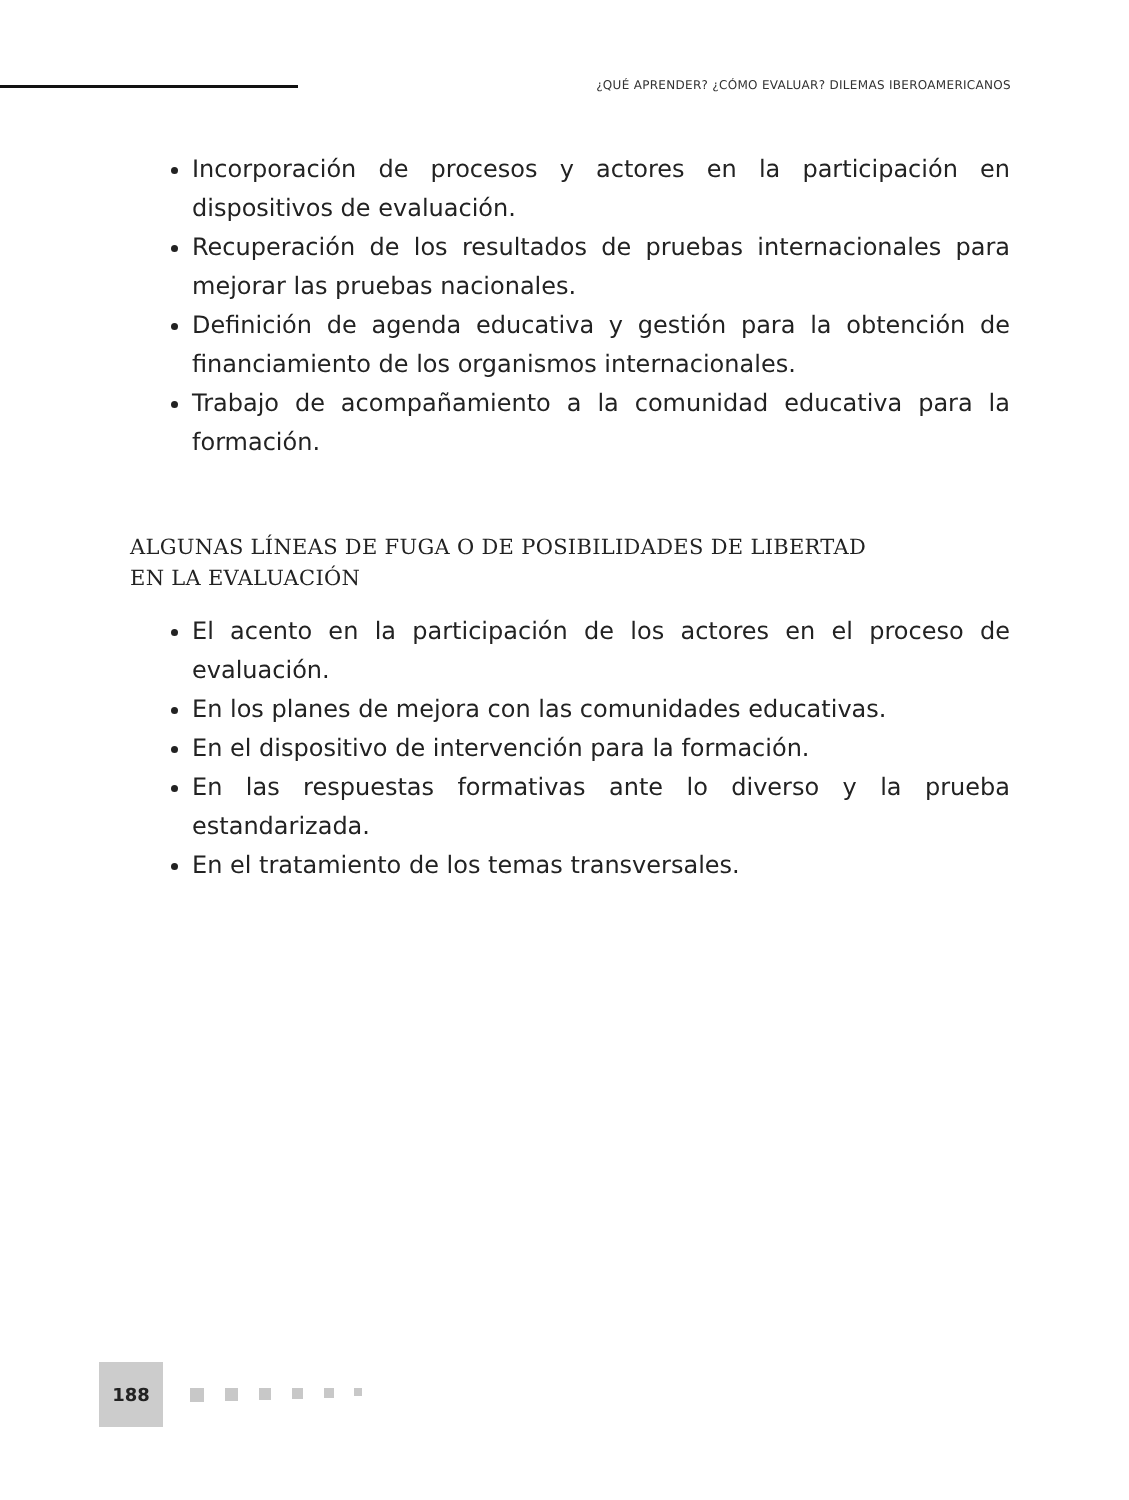¿QUÉ APRENDER? ¿CÓMO EVALUAR? DILEMAS IBEROAMERICANOS
Incorporación de procesos y actores en la participación en dispositivos de evaluación.
Recuperación de los resultados de pruebas internacionales para mejorar las pruebas nacionales.
Definición de agenda educativa y gestión para la obtención de financiamiento de los organismos internacionales.
Trabajo de acompañamiento a la comunidad educativa para la formación.
ALGUNAS LÍNEAS DE FUGA O DE POSIBILIDADES DE LIBERTAD
EN LA EVALUACIÓN
El acento en la participación de los actores en el proceso de evaluación.
En los planes de mejora con las comunidades educativas.
En el dispositivo de intervención para la formación.
En las respuestas formativas ante lo diverso y la prueba estandarizada.
En el tratamiento de los temas transversales.
188